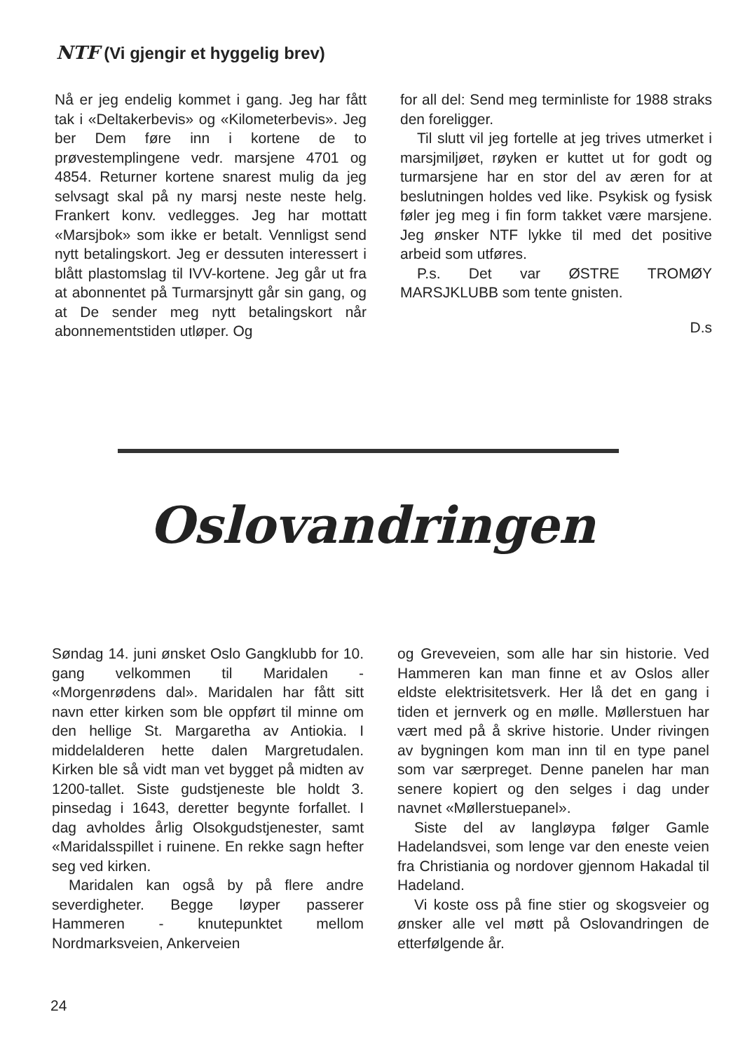NTF (Vi gjengir et hyggelig brev)
Nå er jeg endelig kommet i gang. Jeg har fått tak i «Deltakerbevis» og «Kilometerbevis». Jeg ber Dem føre inn i kortene de to prøvestemplingene vedr. marsjene 4701 og 4854. Returner kortene snarest mulig da jeg selvsagt skal på ny marsj neste neste helg. Frankert konv. vedlegges. Jeg har mottatt «Marsjbok» som ikke er betalt. Vennligst send nytt betalingskort. Jeg er dessuten interessert i blått plastomslag til IVV-kortene. Jeg går ut fra at abonnentet på Turmarsjnytt går sin gang, og at De sender meg nytt betalingskort når abonnementstiden utløper. Og
for all del: Send meg terminliste for 1988 straks den foreligger.
Til slutt vil jeg fortelle at jeg trives utmerket i marsjmiljøet, røyken er kuttet ut for godt og turmarsjene har en stor del av æren for at beslutningen holdes ved like. Psykisk og fysisk føler jeg meg i fin form takket være marsjene. Jeg ønsker NTF lykke til med det positive arbeid som utføres.
P.s. Det var ØSTRE TROMØY MARSJKLUBB som tente gnisten.
D.s
Oslovandringen
Søndag 14. juni ønsket Oslo Gangklubb for 10. gang velkommen til Maridalen - «Morgenrødens dal». Maridalen har fått sitt navn etter kirken som ble oppført til minne om den hellige St. Margaretha av Antiokia. I middelalderen hette dalen Margretudalen. Kirken ble så vidt man vet bygget på midten av 1200-tallet. Siste gudstjeneste ble holdt 3. pinsedag i 1643, deretter begynte forfallet. I dag avholdes årlig Olsokgudstjenester, samt «Maridalsspillet i ruinene. En rekke sagn hefter seg ved kirken.
Maridalen kan også by på flere andre severdigheter. Begge løyper passerer Hammeren - knutepunktet mellom Nordmarksveien, Ankerveien
og Greveveien, som alle har sin historie. Ved Hammeren kan man finne et av Oslos aller eldste elektrisitetsverk. Her lå det en gang i tiden et jernverk og en mølle. Møllerstuen har vært med på å skrive historie. Under rivingen av bygningen kom man inn til en type panel som var særpreget. Denne panelen har man senere kopiert og den selges i dag under navnet «Møllerstuepanel».
Siste del av langløypa følger Gamle Hadelandsvei, som lenge var den eneste veien fra Christiania og nordover gjennom Hakadal til Hadeland.
Vi koste oss på fine stier og skogsveier og ønsker alle vel møtt på Oslovandringen de etterfølgende år.
24